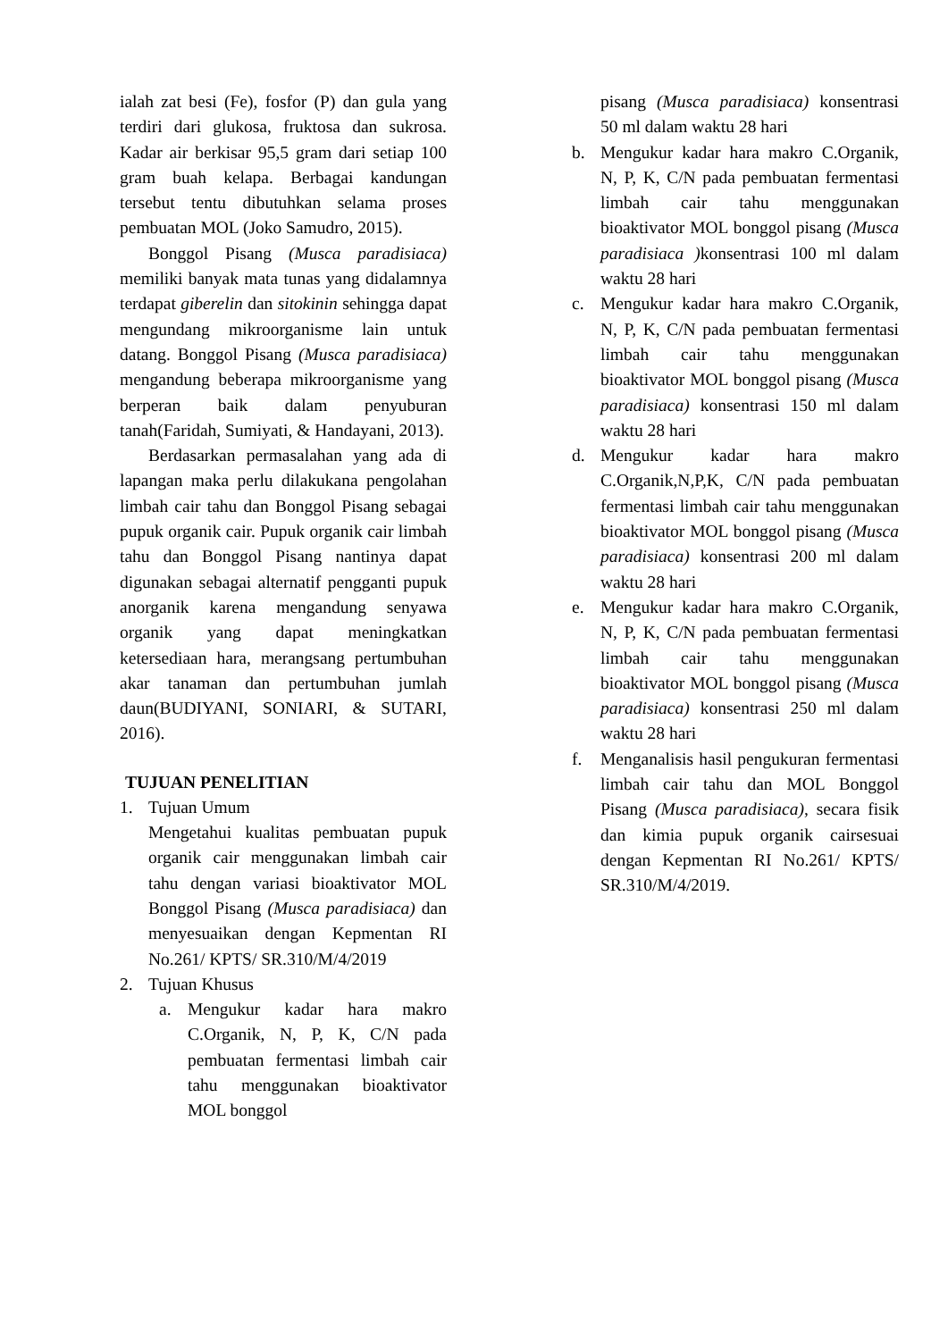ialah zat besi (Fe), fosfor (P) dan gula yang terdiri dari glukosa, fruktosa dan sukrosa. Kadar air berkisar 95,5 gram dari setiap 100 gram buah kelapa. Berbagai kandungan tersebut tentu dibutuhkan selama proses pembuatan MOL (Joko Samudro, 2015).
Bonggol Pisang (Musca paradisiaca) memiliki banyak mata tunas yang didalamnya terdapat giberelin dan sitokinin sehingga dapat mengundang mikroorganisme lain untuk datang. Bonggol Pisang (Musca paradisiaca) mengandung beberapa mikroorganisme yang berperan baik dalam penyuburan tanah(Faridah, Sumiyati, & Handayani, 2013).
Berdasarkan permasalahan yang ada di lapangan maka perlu dilakukana pengolahan limbah cair tahu dan Bonggol Pisang sebagai pupuk organik cair. Pupuk organik cair limbah tahu dan Bonggol Pisang nantinya dapat digunakan sebagai alternatif pengganti pupuk anorganik karena mengandung senyawa organik yang dapat meningkatkan ketersediaan hara, merangsang pertumbuhan akar tanaman dan pertumbuhan jumlah daun(BUDIYANI, SONIARI, & SUTARI, 2016).
TUJUAN PENELITIAN
1. Tujuan Umum
Mengetahui kualitas pembuatan pupuk organik cair menggunakan limbah cair tahu dengan variasi bioaktivator MOL Bonggol Pisang (Musca paradisiaca) dan menyesuaikan dengan Kepmentan RI No.261/ KPTS/ SR.310/M/4/2019
2. Tujuan Khusus
a. Mengukur kadar hara makro C.Organik, N, P, K, C/N pada pembuatan fermentasi limbah cair tahu menggunakan bioaktivator MOL bonggol
pisang (Musca paradisiaca) konsentrasi 50 ml dalam waktu 28 hari
b. Mengukur kadar hara makro C.Organik, N, P, K, C/N pada pembuatan fermentasi limbah cair tahu menggunakan bioaktivator MOL bonggol pisang (Musca paradisiaca ) konsentrasi 100 ml dalam waktu 28 hari
c. Mengukur kadar hara makro C.Organik, N, P, K, C/N pada pembuatan fermentasi limbah cair tahu menggunakan bioaktivator MOL bonggol pisang (Musca paradisiaca) konsentrasi 150 ml dalam waktu 28 hari
d. Mengukur kadar hara makro C.Organik,N,P,K, C/N pada pembuatan fermentasi limbah cair tahu menggunakan bioaktivator MOL bonggol pisang (Musca paradisiaca) konsentrasi 200 ml dalam waktu 28 hari
e. Mengukur kadar hara makro C.Organik, N, P, K, C/N pada pembuatan fermentasi limbah cair tahu menggunakan bioaktivator MOL bonggol pisang (Musca paradisiaca) konsentrasi 250 ml dalam waktu 28 hari
f. Menganalisis hasil pengukuran fermentasi limbah cair tahu dan MOL Bonggol Pisang (Musca paradisiaca), secara fisik dan kimia pupuk organik cairsesuai dengan Kepmentan RI No.261/ KPTS/ SR.310/M/4/2019.